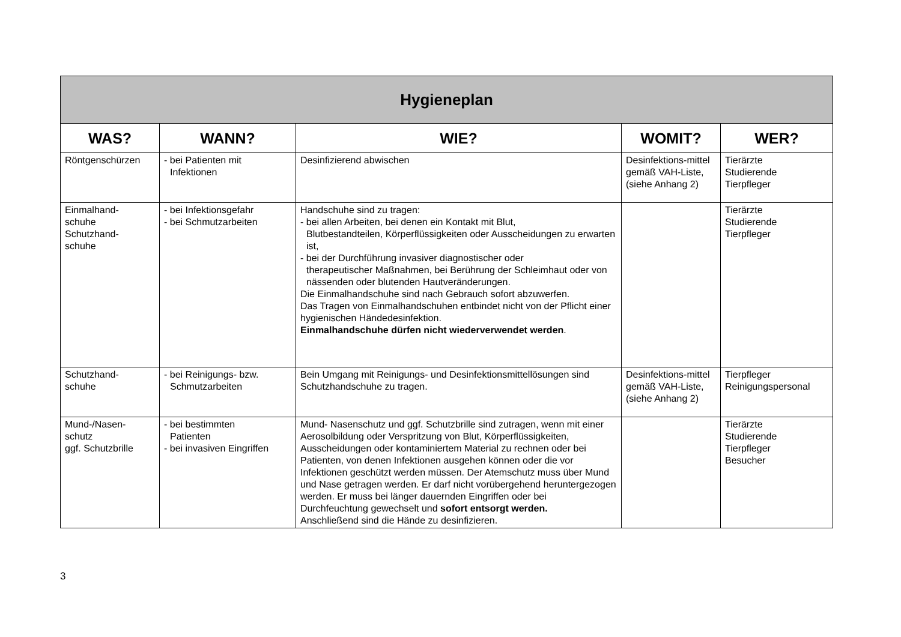| Hygieneplan | | | | |
| --- | --- | --- | --- | --- |
| WAS? | WANN? | WIE? | WOMIT? | WER? |
| Röntgenschürzen | - bei Patienten mit Infektionen | Desinfizierend abwischen | Desinfektions-mittel gemäß VAH-Liste, (siehe Anhang 2) | Tierärzte Studierende Tierpfleger |
| Einmalhand- schuhe Schutzhand- schuhe | - bei Infektionsgefahr - bei Schmutzarbeiten | Handschuhe sind zu tragen: - bei allen Arbeiten, bei denen ein Kontakt mit Blut, Blutbestandteilen, Körperflüssigkeiten oder Ausscheidungen zu erwarten ist, - bei der Durchführung invasiver diagnostischer oder therapeutischer Maßnahmen, bei Berührung der Schleimhaut oder von nässenden oder blutenden Hautveränderungen. Die Einmalhandschuhe sind nach Gebrauch sofort abzuwerfen. Das Tragen von Einmalhandschuhen entbindet nicht von der Pflicht einer hygienischen Händedesinfektion. Einmalhandschuhe dürfen nicht wiederverwendet werden . | | Tierärzte Studierende Tierpfleger |
| Schutzhand- schuhe | - bei Reinigungs- bzw. Schmutzarbeiten | Bein Umgang mit Reinigungs- und Desinfektionsmittellösungen sind Schutzhandschuhe zu tragen. | Desinfektions-mittel gemäß VAH-Liste, (siehe Anhang 2) | Tierpfleger Reinigungspersonal |
| Mund-/Nasen- schutz ggf. Schutzbrille | - bei bestimmten Patienten - bei invasiven Eingriffen | Mund- Nasenschutz und ggf. Schutzbrille sind zutragen, wenn mit einer Aerosolbildung oder Verspritzung von Blut, Körperflüssigkeiten, Ausscheidungen oder kontaminiertem Material zu rechnen oder bei Patienten, von denen Infektionen ausgehen können oder die vor Infektionen geschützt werden müssen. Der Atemschutz muss über Mund und Nase getragen werden. Er darf nicht vorübergehend heruntergezogen werden. Er muss bei länger dauernden Eingriffen oder bei Durchfeuchtung gewechselt und sofort entsorgt werden. Anschließend sind die Hände zu desinfizieren. | | Tierärzte Studierende Tierpfleger Besucher |
3